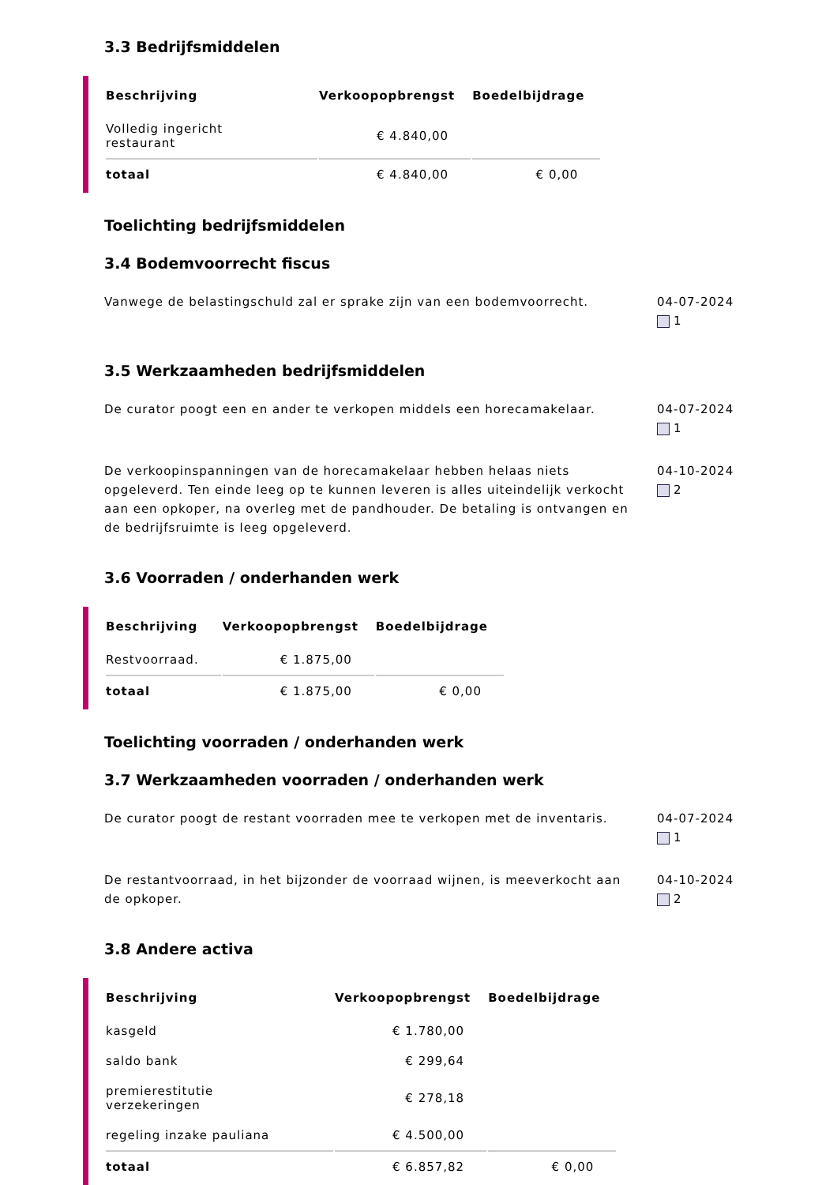3.3 Bedrijfsmiddelen
| Beschrijving | Verkoopopbrengst | Boedelbijdrage |
| --- | --- | --- |
| Volledig ingericht restaurant | € 4.840,00 | |
| totaal | € 4.840,00 | € 0,00 |
Toelichting bedrijfsmiddelen
3.4 Bodemvoorrecht fiscus
Vanwege de belastingschuld zal er sprake zijn van een bodemvoorrecht.
04-07-2024
1
3.5 Werkzaamheden bedrijfsmiddelen
De curator poogt een en ander te verkopen middels een horecamakelaar.
04-07-2024
1
De verkoopinspanningen van de horecamakelaar hebben helaas niets opgeleverd. Ten einde leeg op te kunnen leveren is alles uiteindelijk verkocht aan een opkoper, na overleg met de pandhouder. De betaling is ontvangen en de bedrijfsruimte is leeg opgeleverd.
04-10-2024
2
3.6 Voorraden / onderhanden werk
| Beschrijving | Verkoopopbrengst | Boedelbijdrage |
| --- | --- | --- |
| Restvoorraad. | € 1.875,00 | |
| totaal | € 1.875,00 | € 0,00 |
Toelichting voorraden / onderhanden werk
3.7 Werkzaamheden voorraden / onderhanden werk
De curator poogt de restant voorraden mee te verkopen met de inventaris.
04-07-2024
1
De restantvoorraad, in het bijzonder de voorraad wijnen, is meeverkocht aan de opkoper.
04-10-2024
2
3.8 Andere activa
| Beschrijving | Verkoopopbrengst | Boedelbijdrage |
| --- | --- | --- |
| kasgeld | € 1.780,00 | |
| saldo bank | € 299,64 | |
| premierestitutie verzekeringen | € 278,18 | |
| regeling inzake pauliana | € 4.500,00 | |
| totaal | € 6.857,82 | € 0,00 |